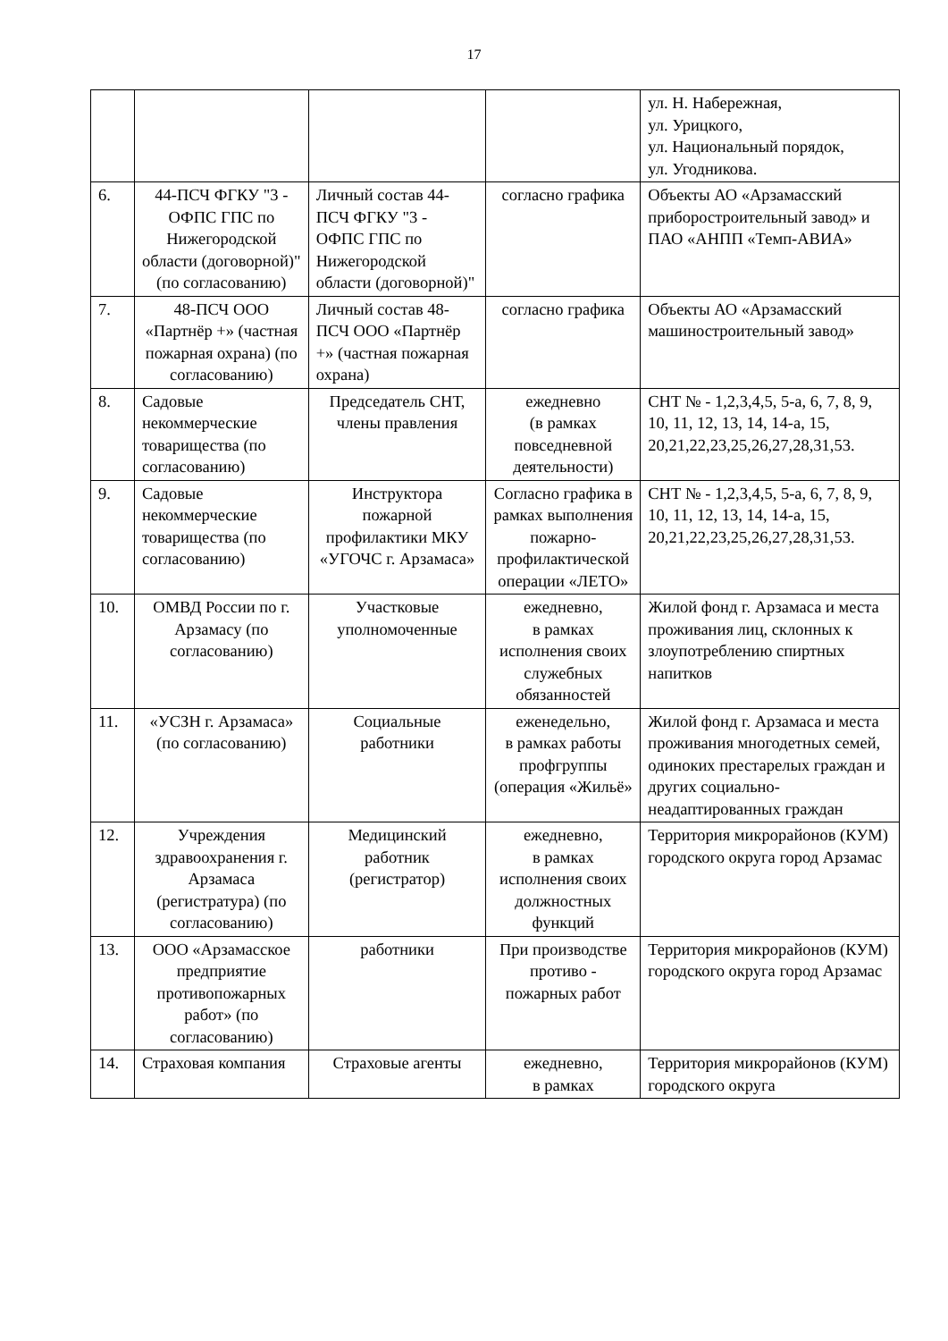17
| | | | | ул. Н. Набережная, ул. Урицкого, ул. Национальный порядок, ул. Угодникова. |
| 6. | 44-ПСЧ ФГКУ "3 - ОФПС ГПС по Нижегородской области (договорной)" (по согласованию) | Личный состав 44-ПСЧ ФГКУ "3 - ОФПС ГПС по Нижегородской области (договорной)" | согласно графика | Объекты АО «Арзамасский приборостроительный завод» и ПАО «АНПП «Темп-АВИА» |
| 7. | 48-ПСЧ ООО «Партнёр +» (частная пожарная охрана) (по согласованию) | Личный состав 48-ПСЧ ООО «Партнёр +» (частная пожарная охрана) | согласно графика | Объекты АО «Арзамасский машиностроительный завод» |
| 8. | Садовые некоммерческие товарищества (по согласованию) | Председатель СНТ, члены правления | ежедневно (в рамках повседневной деятельности) | СНТ № - 1,2,3,4,5, 5-а, 6, 7, 8, 9, 10, 11, 12, 13, 14, 14-а, 15, 20,21,22,23,25,26,27,28,31,53. |
| 9. | Садовые некоммерческие товарищества (по согласованию) | Инструктора пожарной профилактики МКУ «УГОЧС г. Арзамаса» | Согласно графика в рамках выполнения пожарно-профилактической операции «ЛЕТО» | СНТ № - 1,2,3,4,5, 5-а, 6, 7, 8, 9, 10, 11, 12, 13, 14, 14-а, 15, 20,21,22,23,25,26,27,28,31,53. |
| 10. | ОМВД России по г. Арзамасу (по согласованию) | Участковые уполномоченные | ежедневно, в рамках исполнения своих служебных обязанностей | Жилой фонд г. Арзамаса и места проживания лиц, склонных к злоупотреблению спиртных напитков |
| 11. | «УСЗН г. Арзамаса» (по согласованию) | Социальные работники | еженедельно, в рамках работы профгруппы (операция «Жильё» | Жилой фонд г. Арзамаса и места проживания многодетных семей, одиноких престарелых граждан и других социально-неадаптированных граждан |
| 12. | Учреждения здравоохранения г. Арзамаса (регистратура) (по согласованию) | Медицинский работник (регистратор) | ежедневно, в рамках исполнения своих должностных функций | Территория микрорайонов (КУМ) городского округа город Арзамас |
| 13. | ООО «Арзамасское предприятие противопожарных работ» (по согласованию) | работники | При производстве противо - пожарных работ | Территория микрорайонов (КУМ) городского округа город Арзамас |
| 14. | Страховая компания | Страховые агенты | ежедневно, в рамках | Территория микрорайонов (КУМ) городского округа |